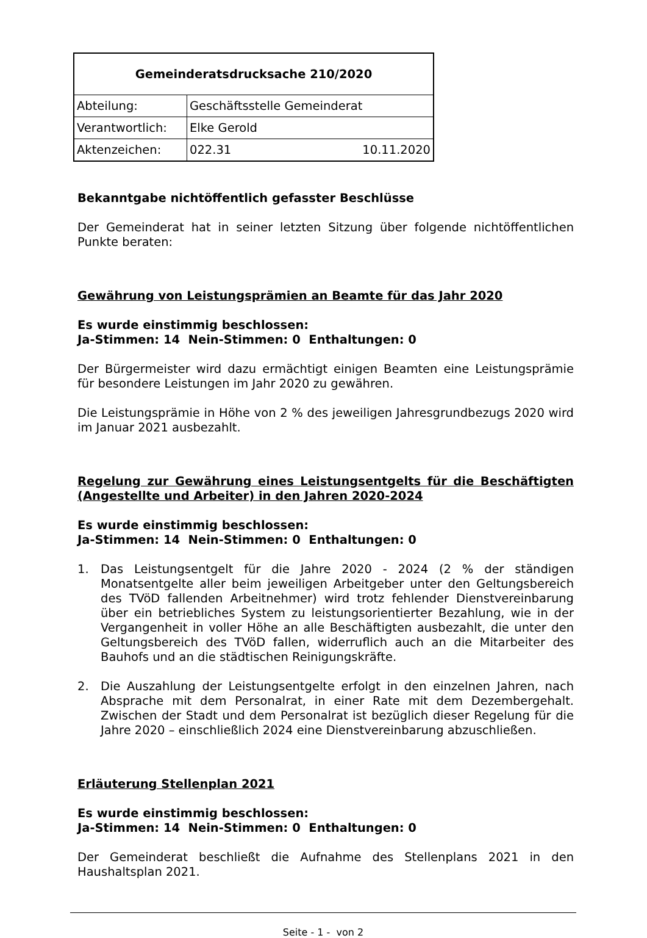| Gemeinderatsdrucksache 210/2020 | |
| Abteilung: | Geschäftsstelle Gemeinderat |
| Verantwortlich: | Elke Gerold |
| Aktenzeichen: | 022.31 10.11.2020 |
Bekanntgabe nichtöffentlich gefasster Beschlüsse
Der Gemeinderat hat in seiner letzten Sitzung über folgende nichtöffentlichen Punkte beraten:
Gewährung von Leistungsprämien an Beamte für das Jahr 2020
Es wurde einstimmig beschlossen:
Ja-Stimmen: 14 Nein-Stimmen: 0 Enthaltungen: 0
Der Bürgermeister wird dazu ermächtigt einigen Beamten eine Leistungsprämie für besondere Leistungen im Jahr 2020 zu gewähren.
Die Leistungsprämie in Höhe von 2 % des jeweiligen Jahresgrundbezugs 2020 wird im Januar 2021 ausbezahlt.
Regelung zur Gewährung eines Leistungsentgelts für die Beschäftigten (Angestellte und Arbeiter) in den Jahren 2020-2024
Es wurde einstimmig beschlossen:
Ja-Stimmen: 14 Nein-Stimmen: 0 Enthaltungen: 0
1.
Das Leistungsentgelt für die Jahre 2020 - 2024 (2 % der ständigen Monatsentgelte aller beim jeweiligen Arbeitgeber unter den Geltungsbereich des TVöD fallenden Arbeitnehmer) wird trotz fehlender Dienstvereinbarung über ein betriebliches System zu leistungsorientierter Bezahlung, wie in der Vergangenheit in voller Höhe an alle Beschäftigten ausbezahlt, die unter den Geltungsbereich des TVöD fallen, widerruflich auch an die Mitarbeiter des Bauhofs und an die städtischen Reinigungskräfte.
2.
Die Auszahlung der Leistungsentgelte erfolgt in den einzelnen Jahren, nach Absprache mit dem Personalrat, in einer Rate mit dem Dezembergehalt. Zwischen der Stadt und dem Personalrat ist bezüglich dieser Regelung für die Jahre 2020 – einschließlich 2024 eine Dienstvereinbarung abzuschließen.
Erläuterung Stellenplan 2021
Es wurde einstimmig beschlossen:
Ja-Stimmen: 14 Nein-Stimmen: 0 Enthaltungen: 0
Der Gemeinderat beschließt die Aufnahme des Stellenplans 2021 in den Haushaltsplan 2021.
Seite - 1 - von 2